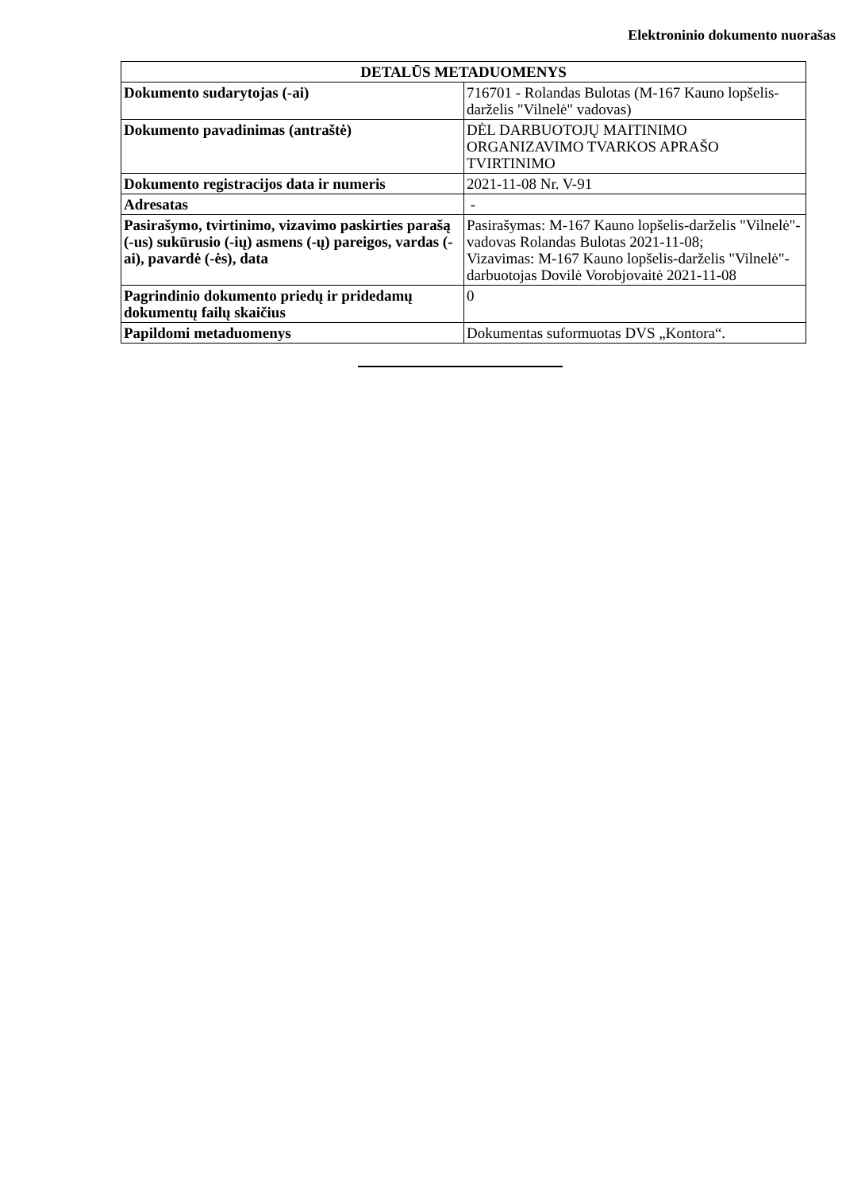Elektroninio dokumento nuorašas
| DETALŪS METADUOMENYS | |
| --- | --- |
| Dokumento sudarytojas (-ai) | 716701 - Rolandas Bulotas (M-167 Kauno lopšelis-darželis "Vilnelė" vadovas) |
| Dokumento pavadinimas (antraštė) | DĖL DARBUOTOJŲ MAITINIMO ORGANIZAVIMO TVARKOS APRAŠO TVIRTINIMO |
| Dokumento registracijos data ir numeris | 2021-11-08 Nr. V-91 |
| Adresatas | - |
| Pasirašymo, tvirtinimo, vizavimo paskirties parašą (-us) sukūrusio (-ių) asmens (-ų) pareigos, vardas (-ai), pavardė (-ės), data | Pasirašymas: M-167 Kauno lopšelis-darželis "Vilnelė"-vadovas Rolandas Bulotas 2021-11-08; Vizavimas: M-167 Kauno lopšelis-darželis "Vilnelė"-darbuotojas Dovilė Vorobjovaitė 2021-11-08 |
| Pagrindinio dokumento priedų ir pridedamų dokumentų failų skaičius | 0 |
| Papildomi metaduomenys | Dokumentas suformuotas DVS „Kontora“. |